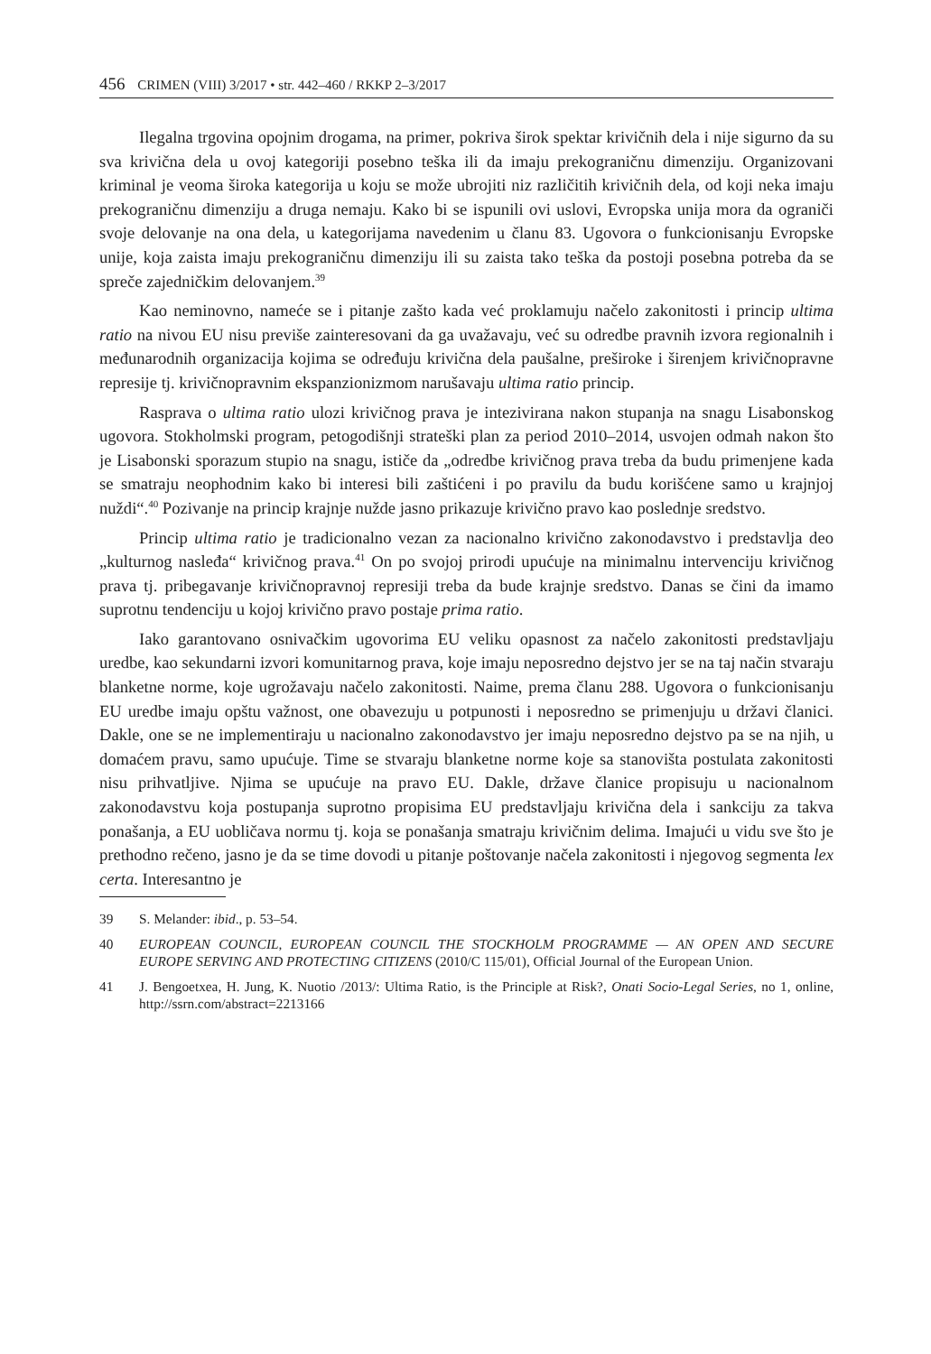456 CRIMEN (VIII) 3/2017 • str. 442–460 / RKKP 2–3/2017
Ilegalna trgovina opojnim drogama, na primer, pokriva širok spektar krivičnih dela i nije sigurno da su sva krivična dela u ovoj kategoriji posebno teška ili da imaju prekograničnu dimenziju. Organizovani kriminal je veoma široka kategorija u koju se može ubrojiti niz različitih krivičnih dela, od koji neka imaju prekograničnu dimenziju a druga nemaju. Kako bi se ispunili ovi uslovi, Evropska unija mora da ograniči svoje delovanje na ona dela, u kategorijama navedenim u članu 83. Ugovora o funkcionisanju Evropske unije, koja zaista imaju prekograničnu dimenziju ili su zaista tako teška da postoji posebna potreba da se spreče zajedničkim delovanjem.<sup>39</sup>
Kao neminovno, nameće se i pitanje zašto kada već proklamuju načelo zakonitosti i princip ultima ratio na nivou EU nisu previše zainteresovani da ga uvažavaju, već su odredbe pravnih izvora regionalnih i međunarodnih organizacija kojima se određuju krivična dela paušalne, preširoke i širenjem krivičnopravne represije tj. krivičnopravnim ekspanzionizmom narušavaju ultima ratio princip.
Rasprava o ultima ratio ulozi krivičnog prava je intezivirana nakon stupanja na snagu Lisabonskog ugovora. Stokholmski program, petogodišnji strateški plan za period 2010–2014, usvojen odmah nakon što je Lisabonski sporazum stupio na snagu, ističe da „odredbe krivičnog prava treba da budu primenjene kada se smatraju neophodnim kako bi interesi bili zaštićeni i po pravilu da budu korišćene samo u krajnjoj nuždi“.<sup>40</sup> Pozivanje na princip krajnje nužde jasno prikazuje krivično pravo kao poslednje sredstvo.
Princip ultima ratio je tradicionalno vezan za nacionalno krivično zakonodavstvo i predstavlja deo „kulturnog nasleđa“ krivičnog prava.<sup>41</sup> On po svojoj prirodi upućuje na minimalnu intervenciju krivičnog prava tj. pribegavanje krivičnopravnoj represiji treba da bude krajnje sredstvo. Danas se čini da imamo suprotnu tendenciju u kojoj krivično pravo postaje prima ratio.
Iako garantovano osnivačkim ugovorima EU veliku opasnost za načelo zakonitosti predstavljaju uredbe, kao sekundarni izvori komunitarnog prava, koje imaju neposredno dejstvo jer se na taj način stvaraju blanketne norme, koje ugrožavaju načelo zakonitosti. Naime, prema članu 288. Ugovora o funkcionisanju EU uredbe imaju opštu važnost, one obavezuju u potpunosti i neposredno se primenjuju u državi članici. Dakle, one se ne implementiraju u nacionalno zakonodavstvo jer imaju neposredno dejstvo pa se na njih, u domaćem pravu, samo upućuje. Time se stvaraju blanketne norme koje sa stanovišta postulata zakonitosti nisu prihvatljive. Njima se upućuje na pravo EU. Dakle, države članice propisuju u nacionalnom zakonodavstvu koja postupanja suprotno propisima EU predstavljaju krivična dela i sankciju za takva ponašanja, a EU uobličava normu tj. koja se ponašanja smatraju krivičnim delima. Imajući u vidu sve što je prethodno rečeno, jasno je da se time dovodi u pitanje poštovanje načela zakonitosti i njegovog segmenta lex certa. Interesantno je
39 S. Melander: ibid., p. 53–54.
40 EUROPEAN COUNCIL, EUROPEAN COUNCIL THE STOCKHOLM PROGRAMME — AN OPEN AND SECURE EUROPE SERVING AND PROTECTING CITIZENS (2010/C 115/01), Official Journal of the European Union.
41 J. Bengoetxea, H. Jung, K. Nuotio /2013/: Ultima Ratio, is the Principle at Risk?, Onati Socio-Legal Series, no 1, online, http://ssrn.com/abstract=2213166